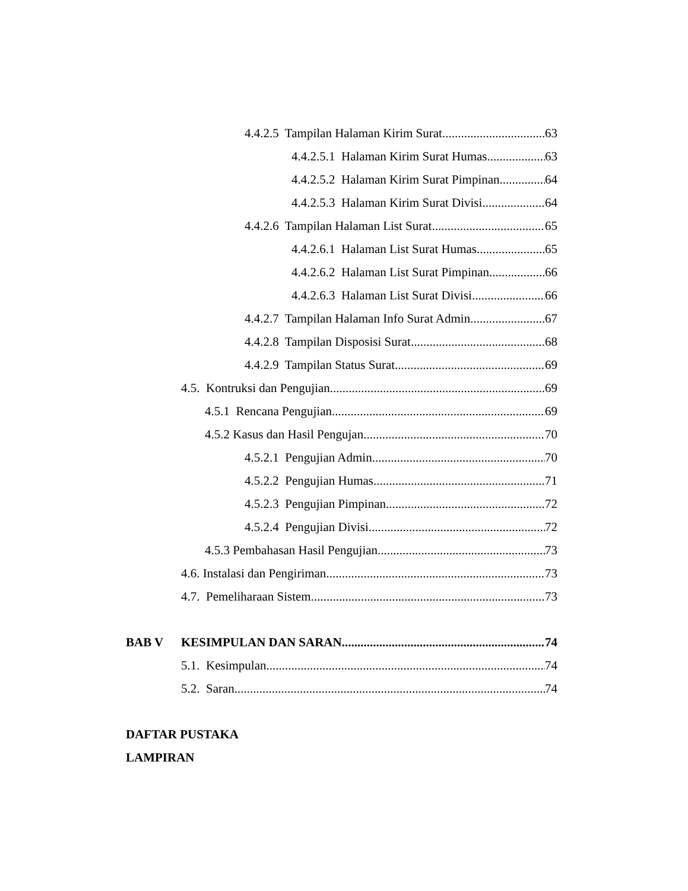4.4.2.5 Tampilan Halaman Kirim Surat 63
4.4.2.5.1 Halaman Kirim Surat Humas 63
4.4.2.5.2 Halaman Kirim Surat Pimpinan 64
4.4.2.5.3 Halaman Kirim Surat Divisi 64
4.4.2.6 Tampilan Halaman List Surat 65
4.4.2.6.1 Halaman List Surat Humas 65
4.4.2.6.2 Halaman List Surat Pimpinan 66
4.4.2.6.3 Halaman List Surat Divisi 66
4.4.2.7 Tampilan Halaman Info Surat Admin 67
4.4.2.8 Tampilan Disposisi Surat 68
4.4.2.9 Tampilan Status Surat 69
4.5. Kontruksi dan Pengujian 69
4.5.1 Rencana Pengujian 69
4.5.2 Kasus dan Hasil Pengujan 70
4.5.2.1 Pengujian Admin 70
4.5.2.2 Pengujian Humas 71
4.5.2.3 Pengujian Pimpinan 72
4.5.2.4 Pengujian Divisi 72
4.5.3 Pembahasan Hasil Pengujian 73
4.6. Instalasi dan Pengiriman 73
4.7. Pemeliharaan Sistem 73
BAB V KESIMPULAN DAN SARAN 74
5.1. Kesimpulan 74
5.2. Saran 74
DAFTAR PUSTAKA
LAMPIRAN